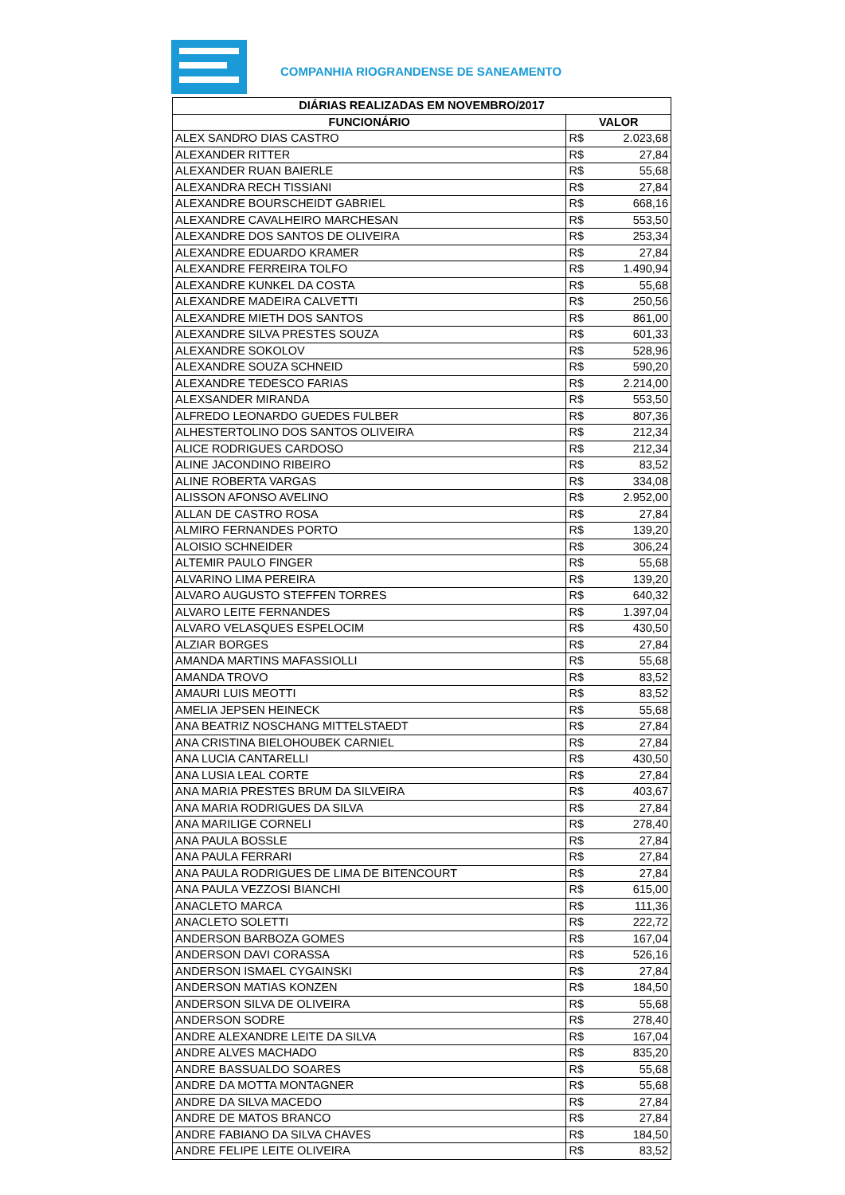COMPANHIA RIOGRANDENSE DE SANEAMENTO
| DIÁRIAS REALIZADAS EM NOVEMBRO/2017 | | |
| --- | --- | --- |
| FUNCIONÁRIO | VALOR | |
| ALEX SANDRO DIAS CASTRO | R$ | 2.023,68 |
| ALEXANDER RITTER | R$ | 27,84 |
| ALEXANDER RUAN BAIERLE | R$ | 55,68 |
| ALEXANDRA RECH TISSIANI | R$ | 27,84 |
| ALEXANDRE BOURSCHEIDT GABRIEL | R$ | 668,16 |
| ALEXANDRE CAVALHEIRO MARCHESAN | R$ | 553,50 |
| ALEXANDRE DOS SANTOS DE OLIVEIRA | R$ | 253,34 |
| ALEXANDRE EDUARDO KRAMER | R$ | 27,84 |
| ALEXANDRE FERREIRA TOLFO | R$ | 1.490,94 |
| ALEXANDRE KUNKEL DA COSTA | R$ | 55,68 |
| ALEXANDRE MADEIRA CALVETTI | R$ | 250,56 |
| ALEXANDRE MIETH DOS SANTOS | R$ | 861,00 |
| ALEXANDRE SILVA PRESTES SOUZA | R$ | 601,33 |
| ALEXANDRE SOKOLOV | R$ | 528,96 |
| ALEXANDRE SOUZA SCHNEID | R$ | 590,20 |
| ALEXANDRE TEDESCO FARIAS | R$ | 2.214,00 |
| ALEXSANDER MIRANDA | R$ | 553,50 |
| ALFREDO LEONARDO GUEDES FULBER | R$ | 807,36 |
| ALHESTERTOLINO DOS SANTOS OLIVEIRA | R$ | 212,34 |
| ALICE RODRIGUES CARDOSO | R$ | 212,34 |
| ALINE JACONDINO RIBEIRO | R$ | 83,52 |
| ALINE ROBERTA VARGAS | R$ | 334,08 |
| ALISSON AFONSO AVELINO | R$ | 2.952,00 |
| ALLAN DE CASTRO ROSA | R$ | 27,84 |
| ALMIRO FERNANDES PORTO | R$ | 139,20 |
| ALOISIO SCHNEIDER | R$ | 306,24 |
| ALTEMIR PAULO FINGER | R$ | 55,68 |
| ALVARINO LIMA PEREIRA | R$ | 139,20 |
| ALVARO AUGUSTO STEFFEN TORRES | R$ | 640,32 |
| ALVARO LEITE FERNANDES | R$ | 1.397,04 |
| ALVARO VELASQUES ESPELOCIM | R$ | 430,50 |
| ALZIAR BORGES | R$ | 27,84 |
| AMANDA MARTINS MAFASSIOLLI | R$ | 55,68 |
| AMANDA TROVO | R$ | 83,52 |
| AMAURI LUIS MEOTTI | R$ | 83,52 |
| AMELIA JEPSEN HEINECK | R$ | 55,68 |
| ANA BEATRIZ NOSCHANG MITTELSTAEDT | R$ | 27,84 |
| ANA CRISTINA BIELOHOUBEK CARNIEL | R$ | 27,84 |
| ANA LUCIA CANTARELLI | R$ | 430,50 |
| ANA LUSIA LEAL CORTE | R$ | 27,84 |
| ANA MARIA PRESTES BRUM DA SILVEIRA | R$ | 403,67 |
| ANA MARIA RODRIGUES DA SILVA | R$ | 27,84 |
| ANA MARILIGE CORNELI | R$ | 278,40 |
| ANA PAULA BOSSLE | R$ | 27,84 |
| ANA PAULA FERRARI | R$ | 27,84 |
| ANA PAULA RODRIGUES DE LIMA DE BITENCOURT | R$ | 27,84 |
| ANA PAULA VEZZOSI BIANCHI | R$ | 615,00 |
| ANACLETO MARCA | R$ | 111,36 |
| ANACLETO SOLETTI | R$ | 222,72 |
| ANDERSON BARBOZA GOMES | R$ | 167,04 |
| ANDERSON DAVI CORASSA | R$ | 526,16 |
| ANDERSON ISMAEL CYGAINSKI | R$ | 27,84 |
| ANDERSON MATIAS KONZEN | R$ | 184,50 |
| ANDERSON SILVA DE OLIVEIRA | R$ | 55,68 |
| ANDERSON SODRE | R$ | 278,40 |
| ANDRE ALEXANDRE LEITE DA SILVA | R$ | 167,04 |
| ANDRE ALVES MACHADO | R$ | 835,20 |
| ANDRE BASSUALDO SOARES | R$ | 55,68 |
| ANDRE DA MOTTA MONTAGNER | R$ | 55,68 |
| ANDRE DA SILVA MACEDO | R$ | 27,84 |
| ANDRE DE MATOS BRANCO | R$ | 27,84 |
| ANDRE FABIANO DA SILVA CHAVES | R$ | 184,50 |
| ANDRE FELIPE LEITE OLIVEIRA | R$ | 83,52 |